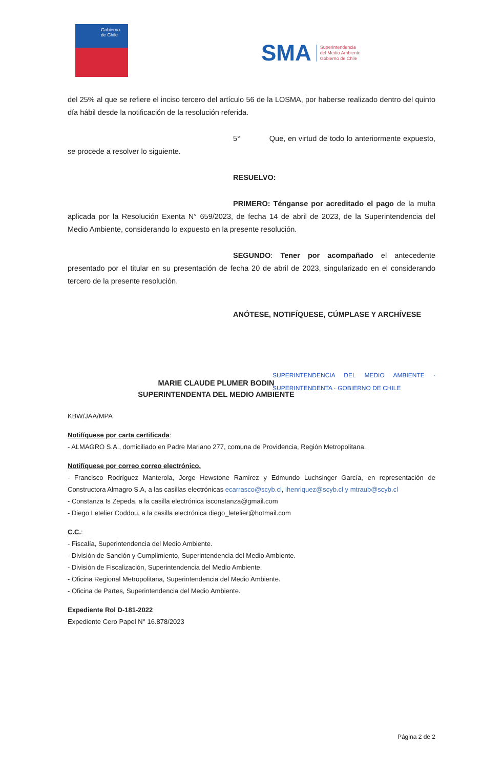Gobierno
de Chile
SMA Superintendencia
del Medio Ambiente
Gobierno de Chile
del 25% al que se refiere el inciso tercero del artículo 56 de la LOSMA, por haberse realizado dentro del quinto día hábil desde la notificación de la resolución referida.
5° Que, en virtud de todo lo anteriormente expuesto, se procede a resolver lo siguiente.
RESUELVO:
PRIMERO: Ténganse por acreditado el pago de la multa aplicada por la Resolución Exenta N° 659/2023, de fecha 14 de abril de 2023, de la Superintendencia del Medio Ambiente, considerando lo expuesto en la presente resolución.
SEGUNDO: Tener por acompañado el antecedente presentado por el titular en su presentación de fecha 20 de abril de 2023, singularizado en el considerando tercero de la presente resolución.
ANÓTESE, NOTIFÍQUESE, CÚMPLASE Y ARCHÍVESE
MARIE CLAUDE PLUMER BODIN
SUPERINTENDENTA DEL MEDIO AMBIENTE
SUPERINTENDENCIA DEL MEDIO AMBIENTE · SUPERINTENDENTA · GOBIERNO DE CHILE
KBW/JAA/MPA
Notifíquese por carta certificada:
- ALMAGRO S.A., domiciliado en Padre Mariano 277, comuna de Providencia, Región Metropolitana.
Notifíquese por correo correo electrónico.
- Francisco Rodríguez Manterola, Jorge Hewstone Ramírez y Edmundo Luchsinger García, en representación de Constructora Almagro S.A, a las casillas electrónicas ecarrasco@scyb.cl, ihenriquez@scyb.cl y mtraub@scyb.cl
- Constanza Is Zepeda, a la casilla electrónica isconstanza@gmail.com
- Diego Letelier Coddou, a la casilla electrónica diego_letelier@hotmail.com
C.C.:
- Fiscalía, Superintendencia del Medio Ambiente.
- División de Sanción y Cumplimiento, Superintendencia del Medio Ambiente.
- División de Fiscalización, Superintendencia del Medio Ambiente.
- Oficina Regional Metropolitana, Superintendencia del Medio Ambiente.
- Oficina de Partes, Superintendencia del Medio Ambiente.
Expediente Rol D-181-2022
Expediente Cero Papel N° 16.878/2023
Página 2 de 2